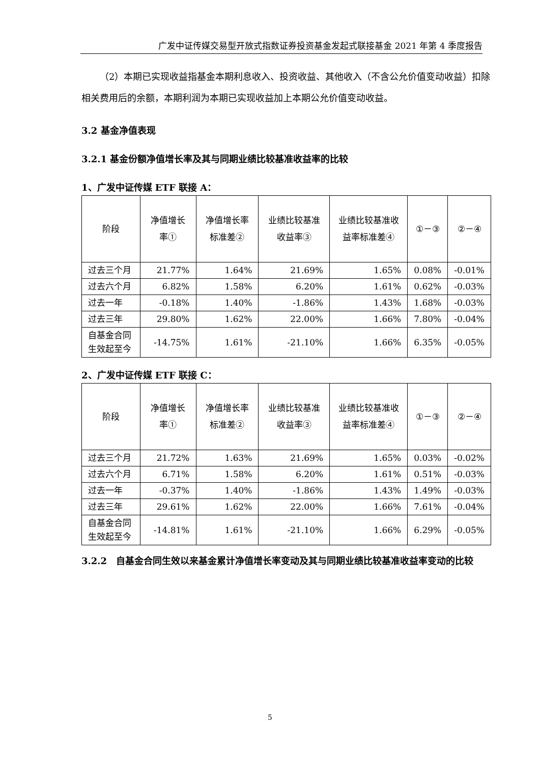广发中证传媒交易型开放式指数证券投资基金发起式联接基金 2021 年第 4 季度报告
（2）本期已实现收益指基金本期利息收入、投资收益、其他收入（不含公允价值变动收益）扣除相关费用后的余额，本期利润为本期已实现收益加上本期公允价值变动收益。
3.2 基金净值表现
3.2.1 基金份额净值增长率及其与同期业绩比较基准收益率的比较
1、广发中证传媒 ETF 联接 A：
| 阶段 | 净值增长率① | 净值增长率标准差② | 业绩比较基准收益率③ | 业绩比较基准收益率标准差④ | ①－③ | ②－④ |
| --- | --- | --- | --- | --- | --- | --- |
| 过去三个月 | 21.77% | 1.64% | 21.69% | 1.65% | 0.08% | -0.01% |
| 过去六个月 | 6.82% | 1.58% | 6.20% | 1.61% | 0.62% | -0.03% |
| 过去一年 | -0.18% | 1.40% | -1.86% | 1.43% | 1.68% | -0.03% |
| 过去三年 | 29.80% | 1.62% | 22.00% | 1.66% | 7.80% | -0.04% |
| 自基金合同生效起至今 | -14.75% | 1.61% | -21.10% | 1.66% | 6.35% | -0.05% |
2、广发中证传媒 ETF 联接 C：
| 阶段 | 净值增长率① | 净值增长率标准差② | 业绩比较基准收益率③ | 业绩比较基准收益率标准差④ | ①－③ | ②－④ |
| --- | --- | --- | --- | --- | --- | --- |
| 过去三个月 | 21.72% | 1.63% | 21.69% | 1.65% | 0.03% | -0.02% |
| 过去六个月 | 6.71% | 1.58% | 6.20% | 1.61% | 0.51% | -0.03% |
| 过去一年 | -0.37% | 1.40% | -1.86% | 1.43% | 1.49% | -0.03% |
| 过去三年 | 29.61% | 1.62% | 22.00% | 1.66% | 7.61% | -0.04% |
| 自基金合同生效起至今 | -14.81% | 1.61% | -21.10% | 1.66% | 6.29% | -0.05% |
3.2.2　自基金合同生效以来基金累计净值增长率变动及其与同期业绩比较基准收益率变动的比较
5